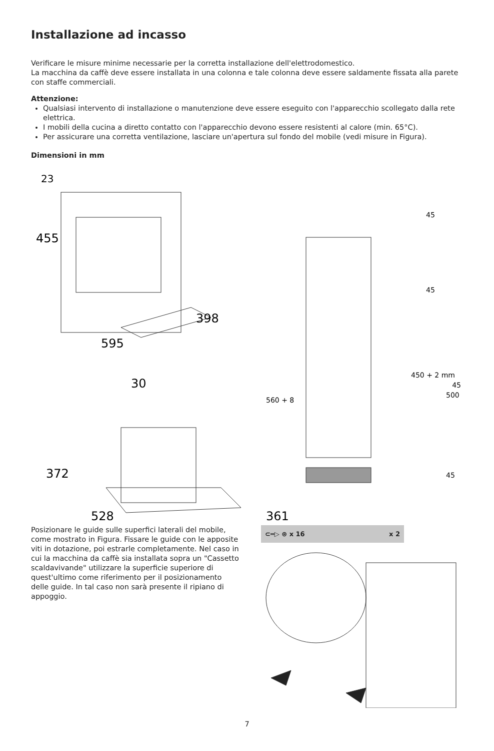Installazione ad incasso
Verificare le misure minime necessarie per la corretta installazione dell'elettrodomestico.
La macchina da caffè deve essere installata in una colonna e tale colonna deve essere saldamente fissata alla parete con staffe commerciali.
Attenzione:
Qualsiasi intervento di installazione o manutenzione deve essere eseguito con l'apparecchio scollegato dalla rete elettrica.
I mobili della cucina a diretto contatto con l'apparecchio devono essere resistenti al calore (min. 65°C).
Per assicurare una corretta ventilazione, lasciare un'apertura sul fondo del mobile (vedi misure in Figura).
Dimensioni in mm
23
455
595
398
30
372
528
361
45
45
450 + 2 mm
45
500
560 + 8
45
Posizionare le guide sulle superfici laterali del mobile, come mostrato in Figura. Fissare le guide con le apposite viti in dotazione, poi estrarle completamente. Nel caso in cui la macchina da caffè sia installata sopra un "Cassetto scaldavivande" utilizzare la superficie superiore di quest'ultimo come riferimento per il posizionamento delle guide. In tal caso non sarà presente il ripiano di appoggio.
⊂═▷ ⊛ x 16 x 2
7